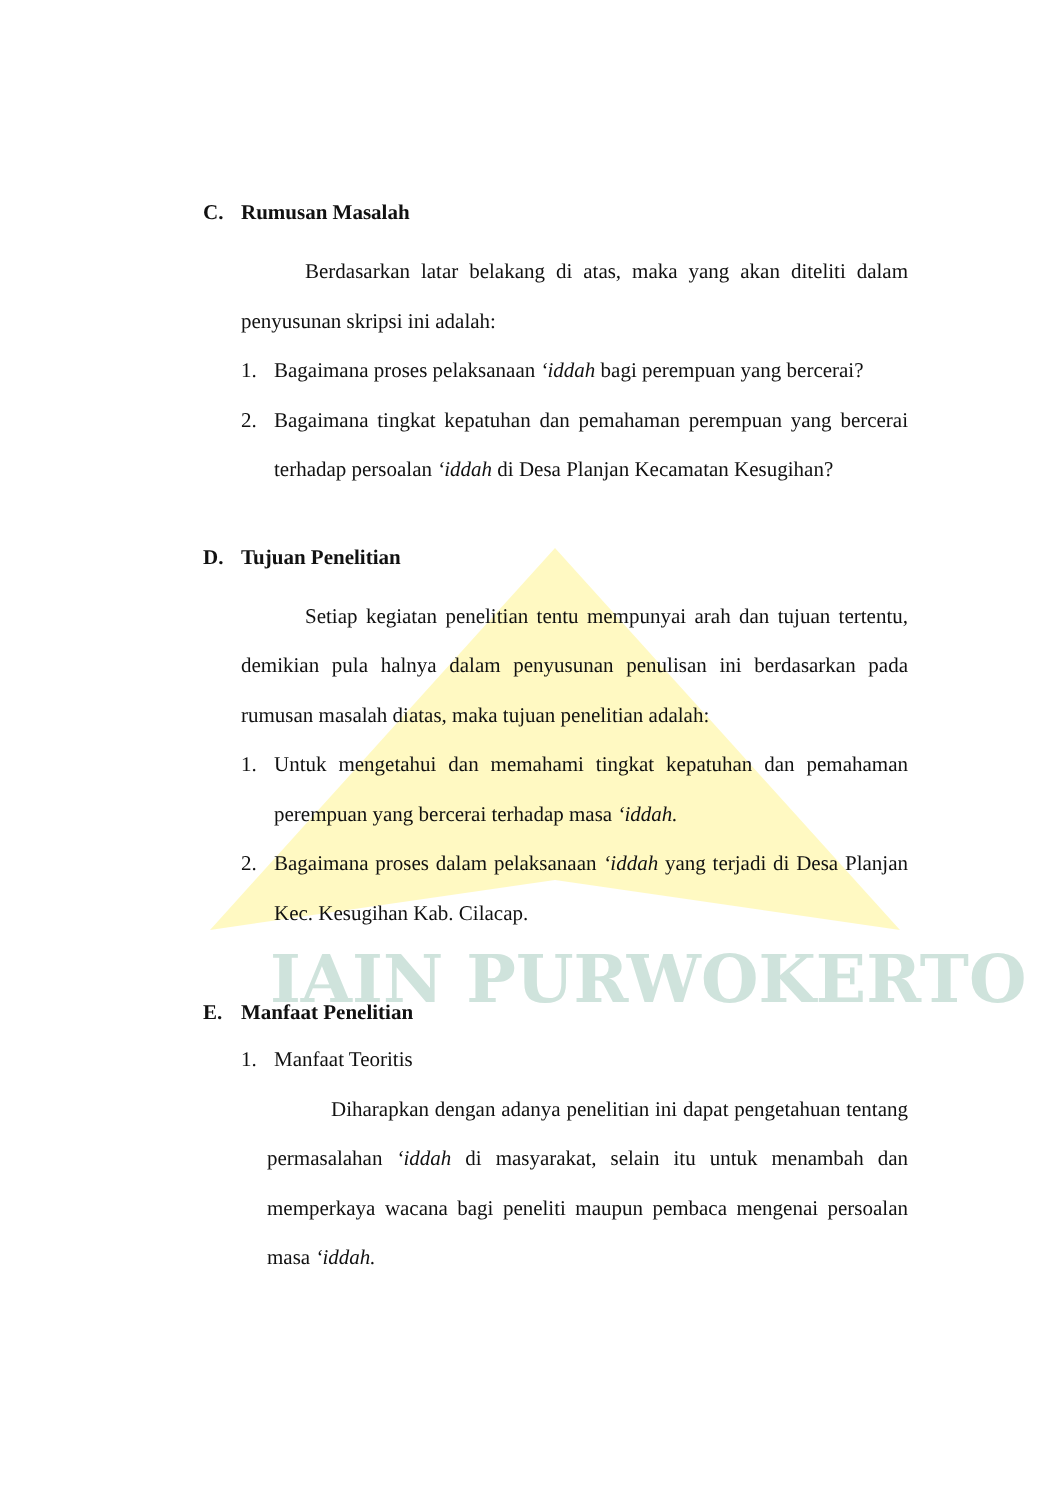IAIN PURWOKERTO
C. Rumusan Masalah
Berdasarkan latar belakang di atas, maka yang akan diteliti dalam penyusunan skripsi ini adalah:
1. Bagaimana proses pelaksanaan ‘iddah bagi perempuan yang bercerai?
2. Bagaimana tingkat kepatuhan dan pemahaman perempuan yang bercerai terhadap persoalan ‘iddah di Desa Planjan Kecamatan Kesugihan?
D. Tujuan Penelitian
Setiap kegiatan penelitian tentu mempunyai arah dan tujuan tertentu, demikian pula halnya dalam penyusunan penulisan ini berdasarkan pada rumusan masalah diatas, maka tujuan penelitian adalah:
1. Untuk mengetahui dan memahami tingkat kepatuhan dan pemahaman perempuan yang bercerai terhadap masa ‘iddah.
2. Bagaimana proses dalam pelaksanaan ‘iddah yang terjadi di Desa Planjan Kec. Kesugihan Kab. Cilacap.
E. Manfaat Penelitian
1. Manfaat Teoritis
Diharapkan dengan adanya penelitian ini dapat pengetahuan tentang permasalahan ‘iddah di masyarakat, selain itu untuk menambah dan memperkaya wacana bagi peneliti maupun pembaca mengenai persoalan masa ‘iddah.